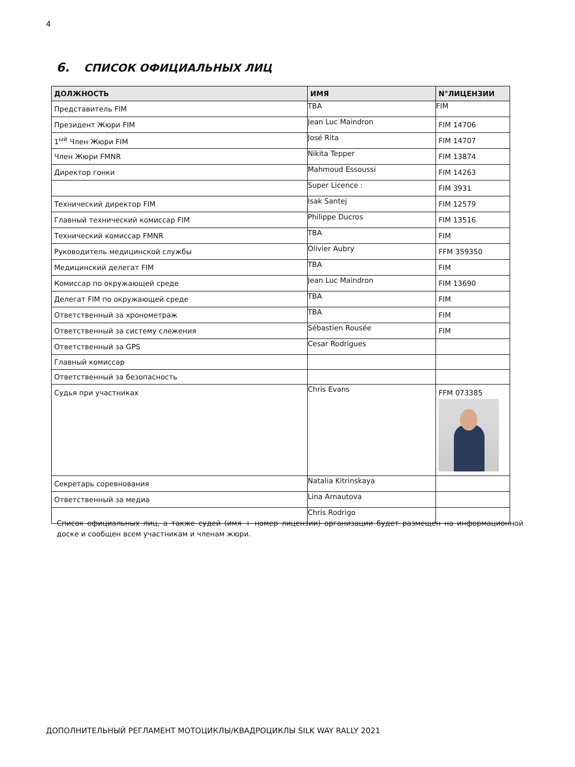4
6. СПИСОК ОФИЦИАЛЬНЫХ ЛИЦ
| ДОЛЖНОСТЬ | ИМЯ | N°ЛИЦЕНЗИИ |
| --- | --- | --- |
| Представитель FIM | TBA | FIM |
| Президент Жюри FIM | Jean Luc Maindron | FIM 14706 |
| 1<sup>ый</sup> Член Жюри FIM | José Rita | FIM 14707 |
| Член Жюри FMNR | Nikita Tepper | FIM 13874 |
| Директор гонки | Mahmoud Essoussi | FIM 14263 |
| | Super Licence : | FIM 3931 |
| Технический директор FIM | Isak Santej | FIM 12579 |
| Главный технический комиссар FIM | Philippe Ducros | FIM 13516 |
| Технический комиссар FMNR | TBA | FIM |
| Руководитель медицинской службы | Olivier Aubry | FFM 359350 |
| Медицинский делегат FIM | TBA | FIM |
| Комиссар по окружающей среде | Jean Luc Maindron | FIM 13690 |
| Делегат FIM по окружающей среде | TBA | FIM |
| Ответственный за хронометраж | TBA | FIM |
| Ответственный за систему слежения | Sébastien Rousée | FIM |
| Ответственный за GPS | Cesar Rodrigues | |
| Главный комиссар | | |
| Ответственный за безопасность | | |
| Судья при участниках | Chris Evans | FFM 073385 |
| Секретарь соревнования | Natalia Kitrinskaya | |
| Ответственный за медиа | Lina Arnautova | |
| | Chris Rodrigo | |
Список официальных лиц, а также судей (имя + номер лицензии) организации будет размещен на информационной доске и сообщен всем участникам и членам жюри.
ДОПОЛНИТЕЛЬНЫЙ РЕГЛАМЕНТ МОТОЦИКЛЫ/КВАДРОЦИКЛЫ SILK WAY RALLY 2021